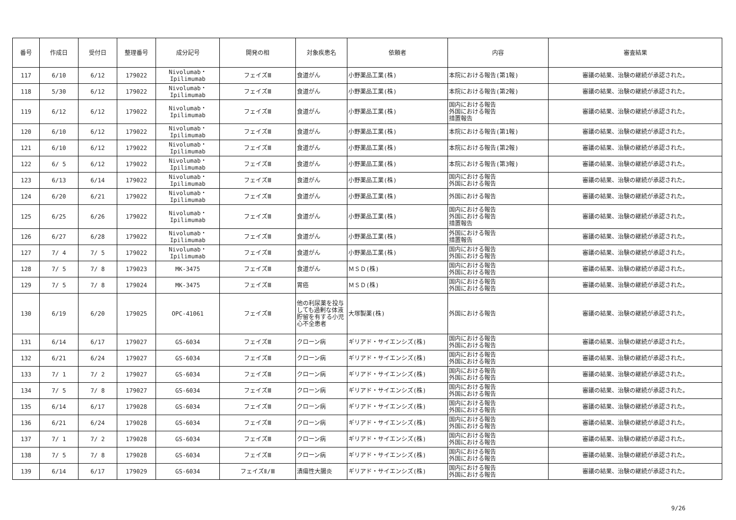| 番号 | 作成日 | 受付日 | 整理番号 | 成分記号 | 開発の相 | 対象疾患名 | 依頼者 | 内容 | 審査結果 |
| --- | --- | --- | --- | --- | --- | --- | --- | --- | --- |
| 117 | 6/10 | 6/12 | 179022 | Nivolumab・ Ipilimumab | フェイズⅢ | 食道がん | 小野薬品工業(株) | 本院における報告(第1報) | 審議の結果、治験の継続が承認された。 |
| 118 | 5/30 | 6/12 | 179022 | Nivolumab・ Ipilimumab | フェイズⅢ | 食道がん | 小野薬品工業(株) | 本院における報告(第2報) | 審議の結果、治験の継続が承認された。 |
| 119 | 6/12 | 6/12 | 179022 | Nivolumab・ Ipilimumab | フェイズⅢ | 食道がん | 小野薬品工業(株) | 国内における報告 外国における報告 措置報告 | 審議の結果、治験の継続が承認された。 |
| 120 | 6/10 | 6/12 | 179022 | Nivolumab・ Ipilimumab | フェイズⅢ | 食道がん | 小野薬品工業(株) | 本院における報告(第1報) | 審議の結果、治験の継続が承認された。 |
| 121 | 6/10 | 6/12 | 179022 | Nivolumab・ Ipilimumab | フェイズⅢ | 食道がん | 小野薬品工業(株) | 本院における報告(第2報) | 審議の結果、治験の継続が承認された。 |
| 122 | 6/ 5 | 6/12 | 179022 | Nivolumab・ Ipilimumab | フェイズⅢ | 食道がん | 小野薬品工業(株) | 本院における報告(第3報) | 審議の結果、治験の継続が承認された。 |
| 123 | 6/13 | 6/14 | 179022 | Nivolumab・ Ipilimumab | フェイズⅢ | 食道がん | 小野薬品工業(株) | 国内における報告 外国における報告 | 審議の結果、治験の継続が承認された。 |
| 124 | 6/20 | 6/21 | 179022 | Nivolumab・ Ipilimumab | フェイズⅢ | 食道がん | 小野薬品工業(株) | 外国における報告 | 審議の結果、治験の継続が承認された。 |
| 125 | 6/25 | 6/26 | 179022 | Nivolumab・ Ipilimumab | フェイズⅢ | 食道がん | 小野薬品工業(株) | 国内における報告 外国における報告 措置報告 | 審議の結果、治験の継続が承認された。 |
| 126 | 6/27 | 6/28 | 179022 | Nivolumab・ Ipilimumab | フェイズⅢ | 食道がん | 小野薬品工業(株) | 外国における報告 措置報告 | 審議の結果、治験の継続が承認された。 |
| 127 | 7/ 4 | 7/ 5 | 179022 | Nivolumab・ Ipilimumab | フェイズⅢ | 食道がん | 小野薬品工業(株) | 国内における報告 外国における報告 | 審議の結果、治験の継続が承認された。 |
| 128 | 7/ 5 | 7/ 8 | 179023 | MK-3475 | フェイズⅢ | 食道がん | ＭＳＤ(株) | 国内における報告 外国における報告 | 審議の結果、治験の継続が承認された。 |
| 129 | 7/ 5 | 7/ 8 | 179024 | MK-3475 | フェイズⅢ | 胃癌 | ＭＳＤ(株) | 国内における報告 外国における報告 | 審議の結果、治験の継続が承認された。 |
| 130 | 6/19 | 6/20 | 179025 | OPC-41061 | フェイズⅢ | 他の利尿薬を投与しても過剰な体液貯留を有する小児心不全患者 | 大塚製薬(株) | 外国における報告 | 審議の結果、治験の継続が承認された。 |
| 131 | 6/14 | 6/17 | 179027 | GS-6034 | フェイズⅢ | クローン病 | ギリアド・サイエンシズ(株) | 国内における報告 外国における報告 | 審議の結果、治験の継続が承認された。 |
| 132 | 6/21 | 6/24 | 179027 | GS-6034 | フェイズⅢ | クローン病 | ギリアド・サイエンシズ(株) | 国内における報告 外国における報告 | 審議の結果、治験の継続が承認された。 |
| 133 | 7/ 1 | 7/ 2 | 179027 | GS-6034 | フェイズⅢ | クローン病 | ギリアド・サイエンシズ(株) | 国内における報告 外国における報告 | 審議の結果、治験の継続が承認された。 |
| 134 | 7/ 5 | 7/ 8 | 179027 | GS-6034 | フェイズⅢ | クローン病 | ギリアド・サイエンシズ(株) | 国内における報告 外国における報告 | 審議の結果、治験の継続が承認された。 |
| 135 | 6/14 | 6/17 | 179028 | GS-6034 | フェイズⅢ | クローン病 | ギリアド・サイエンシズ(株) | 国内における報告 外国における報告 | 審議の結果、治験の継続が承認された。 |
| 136 | 6/21 | 6/24 | 179028 | GS-6034 | フェイズⅢ | クローン病 | ギリアド・サイエンシズ(株) | 国内における報告 外国における報告 | 審議の結果、治験の継続が承認された。 |
| 137 | 7/ 1 | 7/ 2 | 179028 | GS-6034 | フェイズⅢ | クローン病 | ギリアド・サイエンシズ(株) | 国内における報告 外国における報告 | 審議の結果、治験の継続が承認された。 |
| 138 | 7/ 5 | 7/ 8 | 179028 | GS-6034 | フェイズⅢ | クローン病 | ギリアド・サイエンシズ(株) | 国内における報告 外国における報告 | 審議の結果、治験の継続が承認された。 |
| 139 | 6/14 | 6/17 | 179029 | GS-6034 | フェイズⅡ/Ⅲ | 潰瘍性大腸炎 | ギリアド・サイエンシズ(株) | 国内における報告 外国における報告 | 審議の結果、治験の継続が承認された。 |
9/26